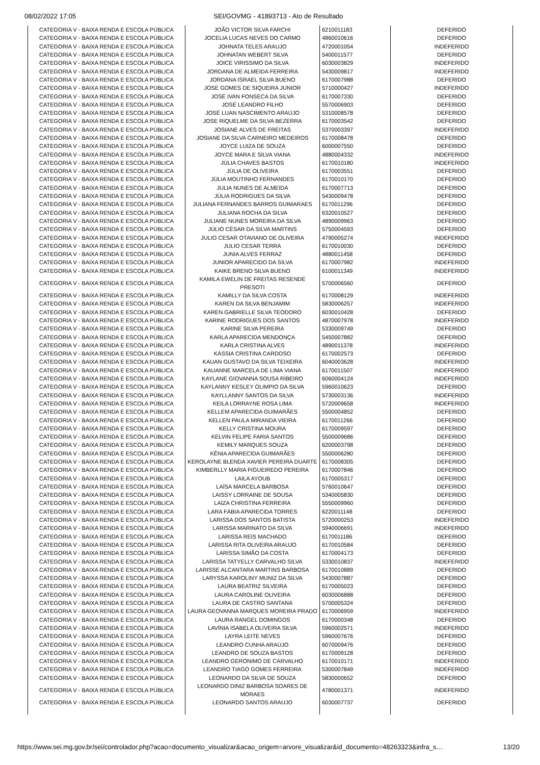08/02/2022 17:05 SEI/GOVMG - 41893713 - Ato de Resultado
| CATEGORIA V - BAIXA RENDA E ESCOLA PÚBLICA | JOÃO VICTOR SILVA FARCHI | 6210011183 | DEFERIDO |
| CATEGORIA V - BAIXA RENDA E ESCOLA PÚBLICA | JOCELIA LUCAS NEVES DO CARMO | 4860010616 | DEFERIDO |
| CATEGORIA V - BAIXA RENDA E ESCOLA PÚBLICA | JOHNATA TELES ARAUJO | 4720001054 | INDEFERIDO |
| CATEGORIA V - BAIXA RENDA E ESCOLA PÚBLICA | JOHNATAN WEBERT SILVA | 5400011577 | DEFERIDO |
| CATEGORIA V - BAIXA RENDA E ESCOLA PÚBLICA | JOICE VIRISSIMO DA SILVA | 6030003829 | INDEFERIDO |
| CATEGORIA V - BAIXA RENDA E ESCOLA PÚBLICA | JORDANA DE ALMEIDA FERREIRA | 5430009817 | INDEFERIDO |
| CATEGORIA V - BAIXA RENDA E ESCOLA PÚBLICA | JORDANA ISRAEL SILVA BUENO | 6170007988 | DEFERIDO |
| CATEGORIA V - BAIXA RENDA E ESCOLA PÚBLICA | JOSE GOMES DE SIQUEIRA JUNIOR | 5710000427 | INDEFERIDO |
| CATEGORIA V - BAIXA RENDA E ESCOLA PÚBLICA | JOSÉ IVAN FONSECA DA SILVA | 6170007330 | DEFERIDO |
| CATEGORIA V - BAIXA RENDA E ESCOLA PÚBLICA | JOSÉ LEANDRO FILHO | 5570006903 | DEFERIDO |
| CATEGORIA V - BAIXA RENDA E ESCOLA PÚBLICA | JOSÉ LUAN NASCIMENTO ARAÚJO | 5310008578 | DEFERIDO |
| CATEGORIA V - BAIXA RENDA E ESCOLA PÚBLICA | JOSE RIQUELME DA SILVA BEZERRA | 6170003542 | DEFERIDO |
| CATEGORIA V - BAIXA RENDA E ESCOLA PÚBLICA | JOSIANE ALVES DE FREITAS | 5370003397 | INDEFERIDO |
| CATEGORIA V - BAIXA RENDA E ESCOLA PÚBLICA | JOSIANE DA SILVA CARNEIRO MEDEIROS | 6170008478 | DEFERIDO |
| CATEGORIA V - BAIXA RENDA E ESCOLA PÚBLICA | JOYCE LUIZA DE SOUZA | 6000007550 | DEFERIDO |
| CATEGORIA V - BAIXA RENDA E ESCOLA PÚBLICA | JOYCE MARA E SILVA VIANA | 4880004332 | INDEFERIDO |
| CATEGORIA V - BAIXA RENDA E ESCOLA PÚBLICA | JÚLIA CHAVES BASTOS | 6170010180 | INDEFERIDO |
| CATEGORIA V - BAIXA RENDA E ESCOLA PÚBLICA | JÚLIA DE OLIVEIRA | 6170003551 | DEFERIDO |
| CATEGORIA V - BAIXA RENDA E ESCOLA PÚBLICA | JÚLIA MOUTINHO FERNANDES | 6170010170 | DEFERIDO |
| CATEGORIA V - BAIXA RENDA E ESCOLA PÚBLICA | JULIA NUNES DE ALMEIDA | 6170007713 | DEFERIDO |
| CATEGORIA V - BAIXA RENDA E ESCOLA PÚBLICA | JÚLIA RODRIGUES DA SILVA | 5430009478 | DEFERIDO |
| CATEGORIA V - BAIXA RENDA E ESCOLA PÚBLICA | JULIANA FERNANDES BARROS GUIMARAES | 6170011296 | DEFERIDO |
| CATEGORIA V - BAIXA RENDA E ESCOLA PÚBLICA | JULIANA ROCHA DA SILVA | 6320010527 | DEFERIDO |
| CATEGORIA V - BAIXA RENDA E ESCOLA PÚBLICA | JULIANE NUNES MOREIRA DA SILVA | 4890009963 | DEFERIDO |
| CATEGORIA V - BAIXA RENDA E ESCOLA PÚBLICA | JÚLIO CÉSAR DA SILVA MARTINS | 5750004593 | DEFERIDO |
| CATEGORIA V - BAIXA RENDA E ESCOLA PÚBLICA | JULIO CESAR OTAVIANO DE OLIVEIRA | 4790005274 | INDEFERIDO |
| CATEGORIA V - BAIXA RENDA E ESCOLA PÚBLICA | JULIO CESAR TERRA | 6170010030 | DEFERIDO |
| CATEGORIA V - BAIXA RENDA E ESCOLA PÚBLICA | JUNIA ALVES FERRAZ | 4880011458 | DEFERIDO |
| CATEGORIA V - BAIXA RENDA E ESCOLA PÚBLICA | JUNIOR APARECIDO DA SILVA | 6170007982 | INDEFERIDO |
| CATEGORIA V - BAIXA RENDA E ESCOLA PÚBLICA | KAIKE BRENO SILVA BUENO | 6100011349 | INDEFERIDO |
| CATEGORIA V - BAIXA RENDA E ESCOLA PÚBLICA | KAMILA EWELIN DE FREITAS RESENDE PRESOTI | 5700006560 | DEFERIDO |
| CATEGORIA V - BAIXA RENDA E ESCOLA PÚBLICA | KAMILLY DA SILVA COSTA | 6170008129 | INDEFERIDO |
| CATEGORIA V - BAIXA RENDA E ESCOLA PÚBLICA | KAREN DA SILVA BENJAMIM | 5830006257 | INDEFERIDO |
| CATEGORIA V - BAIXA RENDA E ESCOLA PÚBLICA | KAREN GABRIELLE SILVA TEODORO | 6030010428 | DEFERIDO |
| CATEGORIA V - BAIXA RENDA E ESCOLA PÚBLICA | KARINE RODRIGUES DOS SANTOS | 4870007978 | INDEFERIDO |
| CATEGORIA V - BAIXA RENDA E ESCOLA PÚBLICA | KARINE SILVA PEREIRA | 5330009749 | DEFERIDO |
| CATEGORIA V - BAIXA RENDA E ESCOLA PÚBLICA | KARLA APARECIDA MENDONÇA | 5450007882 | DEFERIDO |
| CATEGORIA V - BAIXA RENDA E ESCOLA PÚBLICA | KARLA CRISTINA ALVES | 4890011378 | INDEFERIDO |
| CATEGORIA V - BAIXA RENDA E ESCOLA PÚBLICA | KÁSSIA CRISTINA CARDOSO | 6170002573 | DEFERIDO |
| CATEGORIA V - BAIXA RENDA E ESCOLA PÚBLICA | KAUAN GUSTAVO DA SILVA TEIXEIRA | 6040003628 | INDEFERIDO |
| CATEGORIA V - BAIXA RENDA E ESCOLA PÚBLICA | KAUANNE MARCELA DE LIMA VIANA | 6170011507 | INDEFERIDO |
| CATEGORIA V - BAIXA RENDA E ESCOLA PÚBLICA | KAYLANE GIOVANNA SOUSA RIBEIRO | 6060004124 | INDEFERIDO |
| CATEGORIA V - BAIXA RENDA E ESCOLA PÚBLICA | KAYLANNY KESLEY OLIMPIO DA SILVA | 5960010623 | DEFERIDO |
| CATEGORIA V - BAIXA RENDA E ESCOLA PÚBLICA | KAYLLANNY SANTOS DA SILVA | 5730003136 | INDEFERIDO |
| CATEGORIA V - BAIXA RENDA E ESCOLA PÚBLICA | KEILA LORRAYNE ROSA LIMA | 5720009658 | INDEFERIDO |
| CATEGORIA V - BAIXA RENDA E ESCOLA PÚBLICA | KELLEM APARECIDA GUIMARÃES | 5500004852 | DEFERIDO |
| CATEGORIA V - BAIXA RENDA E ESCOLA PÚBLICA | KELLEN PAULA MIRANDA VIEIRA | 6170011266 | DEFERIDO |
| CATEGORIA V - BAIXA RENDA E ESCOLA PÚBLICA | KELLY CRISTINA MOURA | 6170009597 | DEFERIDO |
| CATEGORIA V - BAIXA RENDA E ESCOLA PÚBLICA | KELVIN FELIPE FARIA SANTOS | 5500009686 | DEFERIDO |
| CATEGORIA V - BAIXA RENDA E ESCOLA PÚBLICA | KEMILY MARQUES SOUZA | 6200003798 | DEFERIDO |
| CATEGORIA V - BAIXA RENDA E ESCOLA PÚBLICA | KÊNIA APARECIDA GUIMARÃES | 5500006280 | DEFERIDO |
| CATEGORIA V - BAIXA RENDA E ESCOLA PÚBLICA | KEROLAYNE BLENDA XAVIER PEREIRA DUARTE | 6170008305 | DEFERIDO |
| CATEGORIA V - BAIXA RENDA E ESCOLA PÚBLICA | KIMBERLLY MARIA FIGUEIREDO PEREIRA | 6170007846 | DEFERIDO |
| CATEGORIA V - BAIXA RENDA E ESCOLA PÚBLICA | LAILA AYOUB | 6170005317 | DEFERIDO |
| CATEGORIA V - BAIXA RENDA E ESCOLA PÚBLICA | LAÍSA MARCELA BARBOSA | 5760010647 | DEFERIDO |
| CATEGORIA V - BAIXA RENDA E ESCOLA PÚBLICA | LAISSY LORRAINE DE SOUSA | 5340005830 | DEFERIDO |
| CATEGORIA V - BAIXA RENDA E ESCOLA PÚBLICA | LAIZA CHRISTINA FERREIRA | 5550009960 | DEFERIDO |
| CATEGORIA V - BAIXA RENDA E ESCOLA PÚBLICA | LARA FÁBIA APARECIDA TORRES | 6220011148 | DEFERIDO |
| CATEGORIA V - BAIXA RENDA E ESCOLA PÚBLICA | LARISSA DOS SANTOS BATISTA | 5720000253 | INDEFERIDO |
| CATEGORIA V - BAIXA RENDA E ESCOLA PÚBLICA | LARISSA MARINATO DA SILVA | 5940006691 | INDEFERIDO |
| CATEGORIA V - BAIXA RENDA E ESCOLA PÚBLICA | LARISSA REIS MACHADO | 6170011186 | DEFERIDO |
| CATEGORIA V - BAIXA RENDA E ESCOLA PÚBLICA | LARISSA RITA OLIVEIRA ARAUJO | 6170010584 | DEFERIDO |
| CATEGORIA V - BAIXA RENDA E ESCOLA PÚBLICA | LARISSA SIMÃO DA COSTA | 6170004173 | DEFERIDO |
| CATEGORIA V - BAIXA RENDA E ESCOLA PÚBLICA | LARISSA TATYELLY CARVALHO SILVA | 5330010837 | INDEFERIDO |
| CATEGORIA V - BAIXA RENDA E ESCOLA PÚBLICA | LARISSE ALCANTARA MARTINS BARBOSA | 6170010889 | DEFERIDO |
| CATEGORIA V - BAIXA RENDA E ESCOLA PÚBLICA | LARYSSA KAROLINY MUNIZ DA SILVA | 5430007887 | DEFERIDO |
| CATEGORIA V - BAIXA RENDA E ESCOLA PÚBLICA | LAURA BEATRIZ SILVEIRA | 6170005023 | DEFERIDO |
| CATEGORIA V - BAIXA RENDA E ESCOLA PÚBLICA | LAURA CAROLINE OLIVEIRA | 6030006888 | DEFERIDO |
| CATEGORIA V - BAIXA RENDA E ESCOLA PÚBLICA | LAURA DE CASTRO SANTANA | 5700005324 | DEFERIDO |
| CATEGORIA V - BAIXA RENDA E ESCOLA PÚBLICA | LAURA GEOVANNA MARQUES MOREIRA PRADO | 6170006959 | INDEFERIDO |
| CATEGORIA V - BAIXA RENDA E ESCOLA PÚBLICA | LAURA RANGEL DOMINGOS | 6170000348 | DEFERIDO |
| CATEGORIA V - BAIXA RENDA E ESCOLA PÚBLICA | LAVÍNIA ISABELA OLIVEIRA SILVA | 5960002571 | INDEFERIDO |
| CATEGORIA V - BAIXA RENDA E ESCOLA PÚBLICA | LAYRA LEITE NEVES | 5960007676 | DEFERIDO |
| CATEGORIA V - BAIXA RENDA E ESCOLA PÚBLICA | LEANDRO CUNHA ARAÚJO | 6070009476 | DEFERIDO |
| CATEGORIA V - BAIXA RENDA E ESCOLA PÚBLICA | LEANDRO DE SOUZA BASTOS | 6170009128 | DEFERIDO |
| CATEGORIA V - BAIXA RENDA E ESCOLA PÚBLICA | LEANDRO GERONIMO DE CARVALHO | 6170010171 | INDEFERIDO |
| CATEGORIA V - BAIXA RENDA E ESCOLA PÚBLICA | LEANDRO TIAGO GOMES FERREIRA | 5300007849 | INDEFERIDO |
| CATEGORIA V - BAIXA RENDA E ESCOLA PÚBLICA | LEONARDO DA SILVA DE SOUZA | 5830000652 | DEFERIDO |
| CATEGORIA V - BAIXA RENDA E ESCOLA PÚBLICA | LEONARDO DINIZ BARBOSA SOARES DE MORAES | 4780001371 | INDEFERIDO |
| CATEGORIA V - BAIXA RENDA E ESCOLA PÚBLICA | LEONARDO SANTOS ARAUJO | 6030007737 | DEFERIDO |
https://www.sei.mg.gov.br/sei/controlador.php?acao=documento_visualizar&acao_origem=arvore_visualizar&id_documento=48263323&infra_s… 13/20